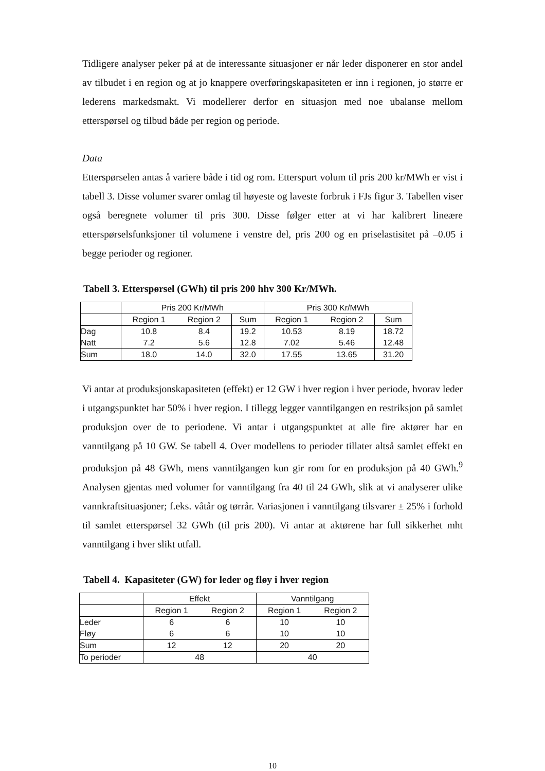Tidligere analyser peker på at de interessante situasjoner er når leder disponerer en stor andel av tilbudet i en region og at jo knappere overføringskapasiteten er inn i regionen, jo større er lederens markedsmakt. Vi modellerer derfor en situasjon med noe ubalanse mellom etterspørsel og tilbud både per region og periode.
Data
Etterspørselen antas å variere både i tid og rom. Etterspurt volum til pris 200 kr/MWh er vist i tabell 3. Disse volumer svarer omlag til høyeste og laveste forbruk i FJs figur 3. Tabellen viser også beregnete volumer til pris 300. Disse følger etter at vi har kalibrert lineære etterspørselsfunksjoner til volumene i venstre del, pris 200 og en priselastisitet på –0.05 i begge perioder og regioner.
Tabell 3. Etterspørsel (GWh) til pris 200 hhv 300 Kr/MWh.
| | Pris 200 Kr/MWh | | | Pris 300 Kr/MWh | | |
| --- | --- | --- | --- | --- | --- | --- |
| | Region 1 | Region 2 | Sum | Region 1 | Region 2 | Sum |
| Dag | 10.8 | 8.4 | 19.2 | 10.53 | 8.19 | 18.72 |
| Natt | 7.2 | 5.6 | 12.8 | 7.02 | 5.46 | 12.48 |
| Sum | 18.0 | 14.0 | 32.0 | 17.55 | 13.65 | 31.20 |
Vi antar at produksjonskapasiteten (effekt) er 12 GW i hver region i hver periode, hvorav leder i utgangspunktet har 50% i hver region. I tillegg legger vanntilgangen en restriksjon på samlet produksjon over de to periodene. Vi antar i utgangspunktet at alle fire aktører har en vanntilgang på 10 GW. Se tabell 4. Over modellens to perioder tillater altså samlet effekt en produksjon på 48 GWh, mens vanntilgangen kun gir rom for en produksjon på 40 GWh.<sup>9</sup> Analysen gjentas med volumer for vanntilgang fra 40 til 24 GWh, slik at vi analyserer ulike vannkraftsituasjoner; f.eks. våtår og tørrår. Variasjonen i vanntilgang tilsvarer ± 25% i forhold til samlet etterspørsel 32 GWh (til pris 200). Vi antar at aktørene har full sikkerhet mht vanntilgang i hver slikt utfall.
Tabell 4. Kapasiteter (GW) for leder og fløy i hver region
| | Effekt | | Vanntilgang | |
| --- | --- | --- | --- | --- |
| | Region 1 | Region 2 | Region 1 | Region 2 |
| Leder | 6 | 6 | 10 | 10 |
| Fløy | 6 | 6 | 10 | 10 |
| Sum | 12 | 12 | 20 | 20 |
| To perioder | 48 | | 40 | |
10